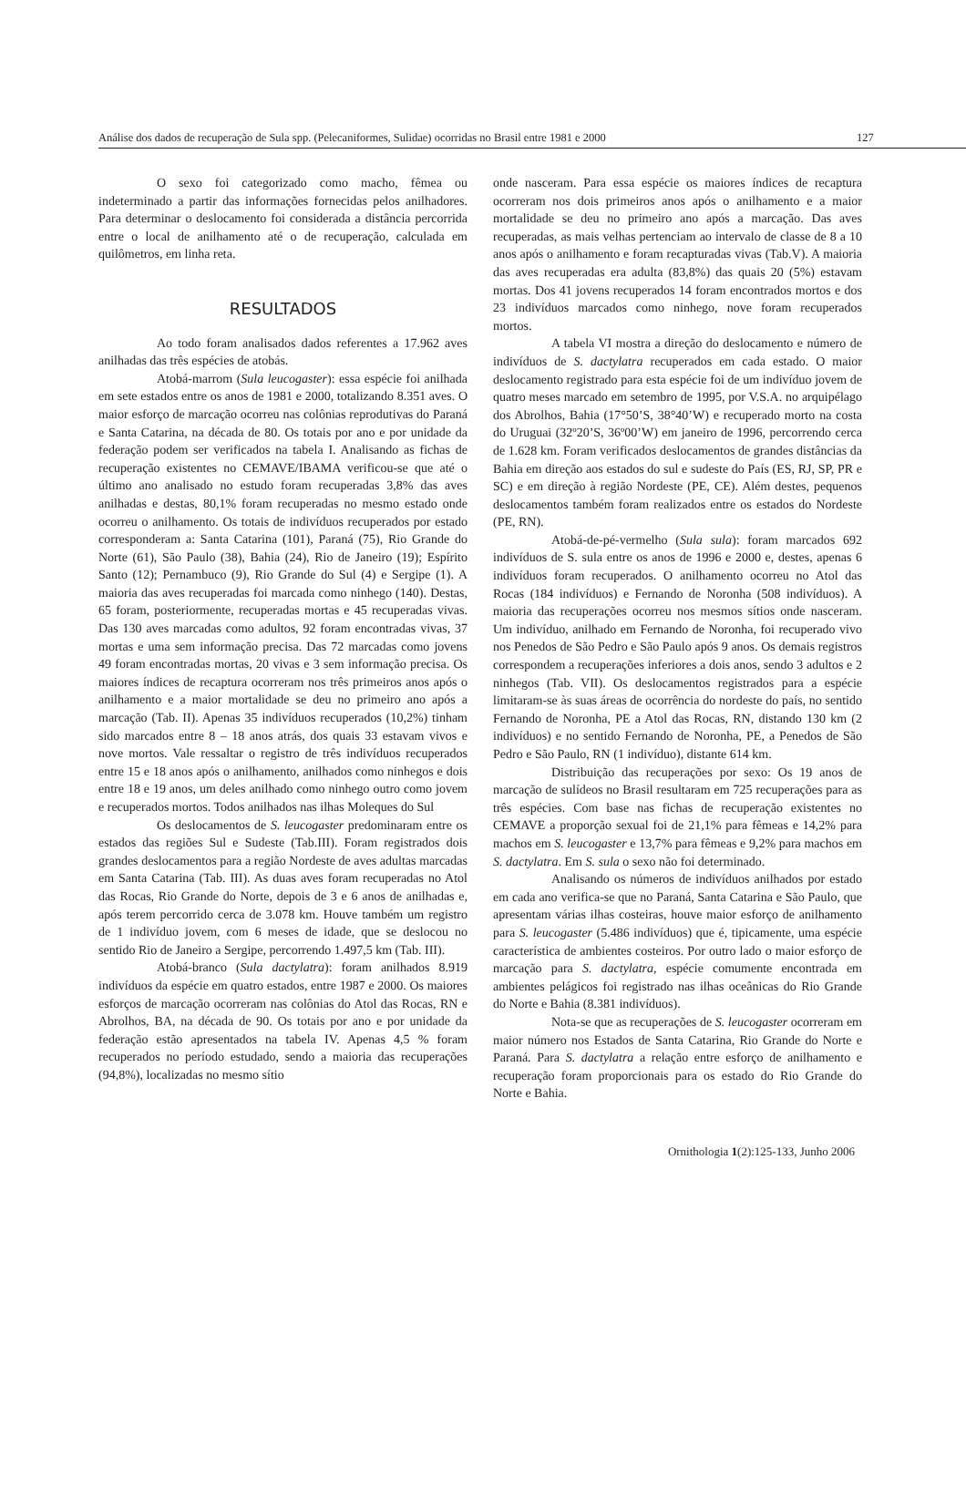Análise dos dados de recuperação de Sula spp. (Pelecaniformes, Sulidae) ocorridas no Brasil entre 1981 e 2000 127
O sexo foi categorizado como macho, fêmea ou indeterminado a partir das informações fornecidas pelos anilhadores. Para determinar o deslocamento foi considerada a distância percorrida entre o local de anilhamento até o de recuperação, calculada em quilômetros, em linha reta.
RESULTADOS
Ao todo foram analisados dados referentes a 17.962 aves anilhadas das três espécies de atobás.
Atobá-marrom (Sula leucogaster): essa espécie foi anilhada em sete estados entre os anos de 1981 e 2000, totalizando 8.351 aves. O maior esforço de marcação ocorreu nas colônias reprodutivas do Paraná e Santa Catarina, na década de 80. Os totais por ano e por unidade da federação podem ser verificados na tabela I. Analisando as fichas de recuperação existentes no CEMAVE/IBAMA verificou-se que até o último ano analisado no estudo foram recuperadas 3,8% das aves anilhadas e destas, 80,1% foram recuperadas no mesmo estado onde ocorreu o anilhamento. Os totais de indivíduos recuperados por estado corresponderam a: Santa Catarina (101), Paraná (75), Rio Grande do Norte (61), São Paulo (38), Bahia (24), Rio de Janeiro (19); Espírito Santo (12); Pernambuco (9), Rio Grande do Sul (4) e Sergipe (1). A maioria das aves recuperadas foi marcada como ninhego (140). Destas, 65 foram, posteriormente, recuperadas mortas e 45 recuperadas vivas. Das 130 aves marcadas como adultos, 92 foram encontradas vivas, 37 mortas e uma sem informação precisa. Das 72 marcadas como jovens 49 foram encontradas mortas, 20 vivas e 3 sem informação precisa. Os maiores índices de recaptura ocorreram nos três primeiros anos após o anilhamento e a maior mortalidade se deu no primeiro ano após a marcação (Tab. II). Apenas 35 indivíduos recuperados (10,2%) tinham sido marcados entre 8 – 18 anos atrás, dos quais 33 estavam vivos e nove mortos. Vale ressaltar o registro de três indivíduos recuperados entre 15 e 18 anos após o anilhamento, anilhados como ninhegos e dois entre 18 e 19 anos, um deles anilhado como ninhego outro como jovem e recuperados mortos. Todos anilhados nas ilhas Moleques do Sul
Os deslocamentos de S. leucogaster predominaram entre os estados das regiões Sul e Sudeste (Tab.III). Foram registrados dois grandes deslocamentos para a região Nordeste de aves adultas marcadas em Santa Catarina (Tab. III). As duas aves foram recuperadas no Atol das Rocas, Rio Grande do Norte, depois de 3 e 6 anos de anilhadas e, após terem percorrido cerca de 3.078 km. Houve também um registro de 1 indivíduo jovem, com 6 meses de idade, que se deslocou no sentido Rio de Janeiro a Sergipe, percorrendo 1.497,5 km (Tab. III).
Atobá-branco (Sula dactylatra): foram anilhados 8.919 indivíduos da espécie em quatro estados, entre 1987 e 2000. Os maiores esforços de marcação ocorreram nas colônias do Atol das Rocas, RN e Abrolhos, BA, na década de 90. Os totais por ano e por unidade da federação estão apresentados na tabela IV. Apenas 4,5 % foram recuperados no período estudado, sendo a maioria das recuperações (94,8%), localizadas no mesmo sítio
onde nasceram. Para essa espécie os maiores índices de recaptura ocorreram nos dois primeiros anos após o anilhamento e a maior mortalidade se deu no primeiro ano após a marcação. Das aves recuperadas, as mais velhas pertenciam ao intervalo de classe de 8 a 10 anos após o anilhamento e foram recapturadas vivas (Tab.V). A maioria das aves recuperadas era adulta (83,8%) das quais 20 (5%) estavam mortas. Dos 41 jovens recuperados 14 foram encontrados mortos e dos 23 indivíduos marcados como ninhego, nove foram recuperados mortos.
A tabela VI mostra a direção do deslocamento e número de indivíduos de S. dactylatra recuperados em cada estado. O maior deslocamento registrado para esta espécie foi de um indivíduo jovem de quatro meses marcado em setembro de 1995, por V.S.A. no arquipélago dos Abrolhos, Bahia (17°50’S, 38°40’W) e recuperado morto na costa do Uruguai (32º20’S, 36º00’W) em janeiro de 1996, percorrendo cerca de 1.628 km. Foram verificados deslocamentos de grandes distâncias da Bahia em direção aos estados do sul e sudeste do País (ES, RJ, SP, PR e SC) e em direção à região Nordeste (PE, CE). Além destes, pequenos deslocamentos também foram realizados entre os estados do Nordeste (PE, RN).
Atobá-de-pé-vermelho (Sula sula): foram marcados 692 indivíduos de S. sula entre os anos de 1996 e 2000 e, destes, apenas 6 indivíduos foram recuperados. O anilhamento ocorreu no Atol das Rocas (184 indivíduos) e Fernando de Noronha (508 indivíduos). A maioria das recuperações ocorreu nos mesmos sítios onde nasceram. Um indivíduo, anilhado em Fernando de Noronha, foi recuperado vivo nos Penedos de São Pedro e São Paulo após 9 anos. Os demais registros correspondem a recuperações inferiores a dois anos, sendo 3 adultos e 2 ninhegos (Tab. VII). Os deslocamentos registrados para a espécie limitaram-se às suas áreas de ocorrência do nordeste do país, no sentido Fernando de Noronha, PE a Atol das Rocas, RN, distando 130 km (2 indivíduos) e no sentido Fernando de Noronha, PE, a Penedos de São Pedro e São Paulo, RN (1 indivíduo), distante 614 km.
Distribuição das recuperações por sexo: Os 19 anos de marcação de sulídeos no Brasil resultaram em 725 recuperações para as três espécies. Com base nas fichas de recuperação existentes no CEMAVE a proporção sexual foi de 21,1% para fêmeas e 14,2% para machos em S. leucogaster e 13,7% para fêmeas e 9,2% para machos em S. dactylatra. Em S. sula o sexo não foi determinado.
Analisando os números de indivíduos anilhados por estado em cada ano verifica-se que no Paraná, Santa Catarina e São Paulo, que apresentam várias ilhas costeiras, houve maior esforço de anilhamento para S. leucogaster (5.486 indivíduos) que é, tipicamente, uma espécie característica de ambientes costeiros. Por outro lado o maior esforço de marcação para S. dactylatra, espécie comumente encontrada em ambientes pelágicos foi registrado nas ilhas oceânicas do Rio Grande do Norte e Bahia (8.381 indivíduos).
Nota-se que as recuperações de S. leucogaster ocorreram em maior número nos Estados de Santa Catarina, Rio Grande do Norte e Paraná. Para S. dactylatra a relação entre esforço de anilhamento e recuperação foram proporcionais para os estado do Rio Grande do Norte e Bahia.
Ornithologia 1(2):125-133, Junho 2006